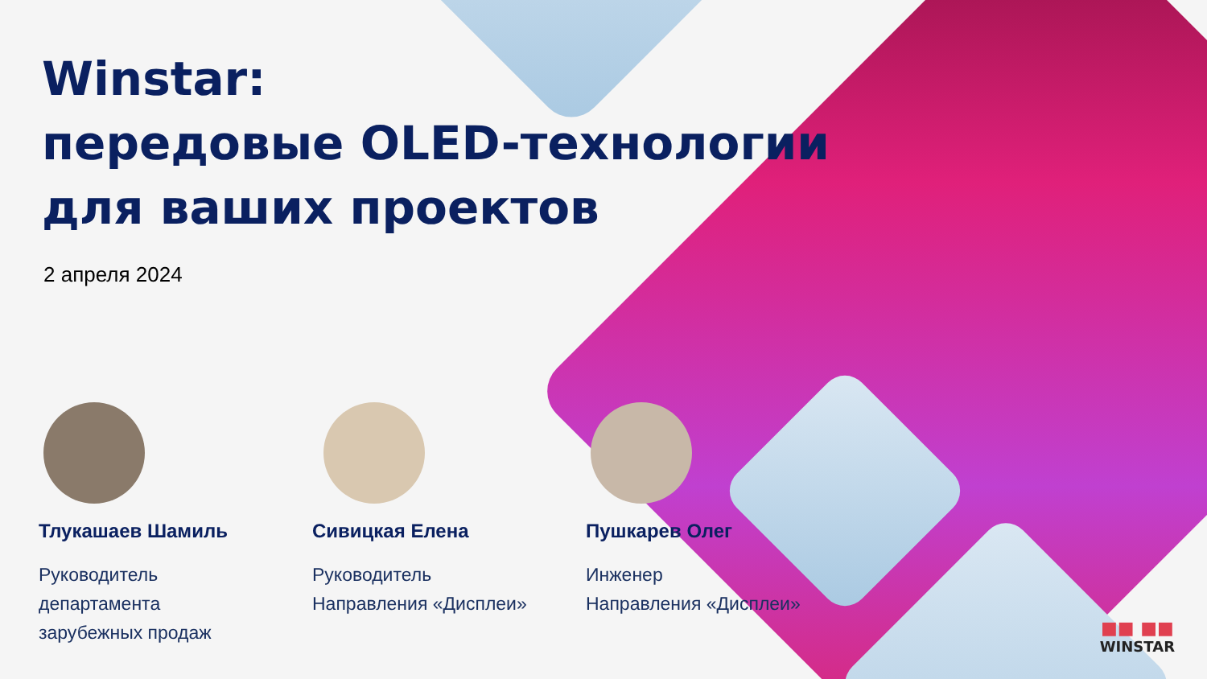Winstar:
передовые OLED-технологии
для ваших проектов
2 апреля 2024
Тлукашаев Шамиль
Руководитель
департамента
зарубежных продаж
Сивицкая Елена
Руководитель
Направления «Дисплеи»
Пушкарев Олег
Инженер
Направления «Дисплеи»
■■ ■■
WINSTAR